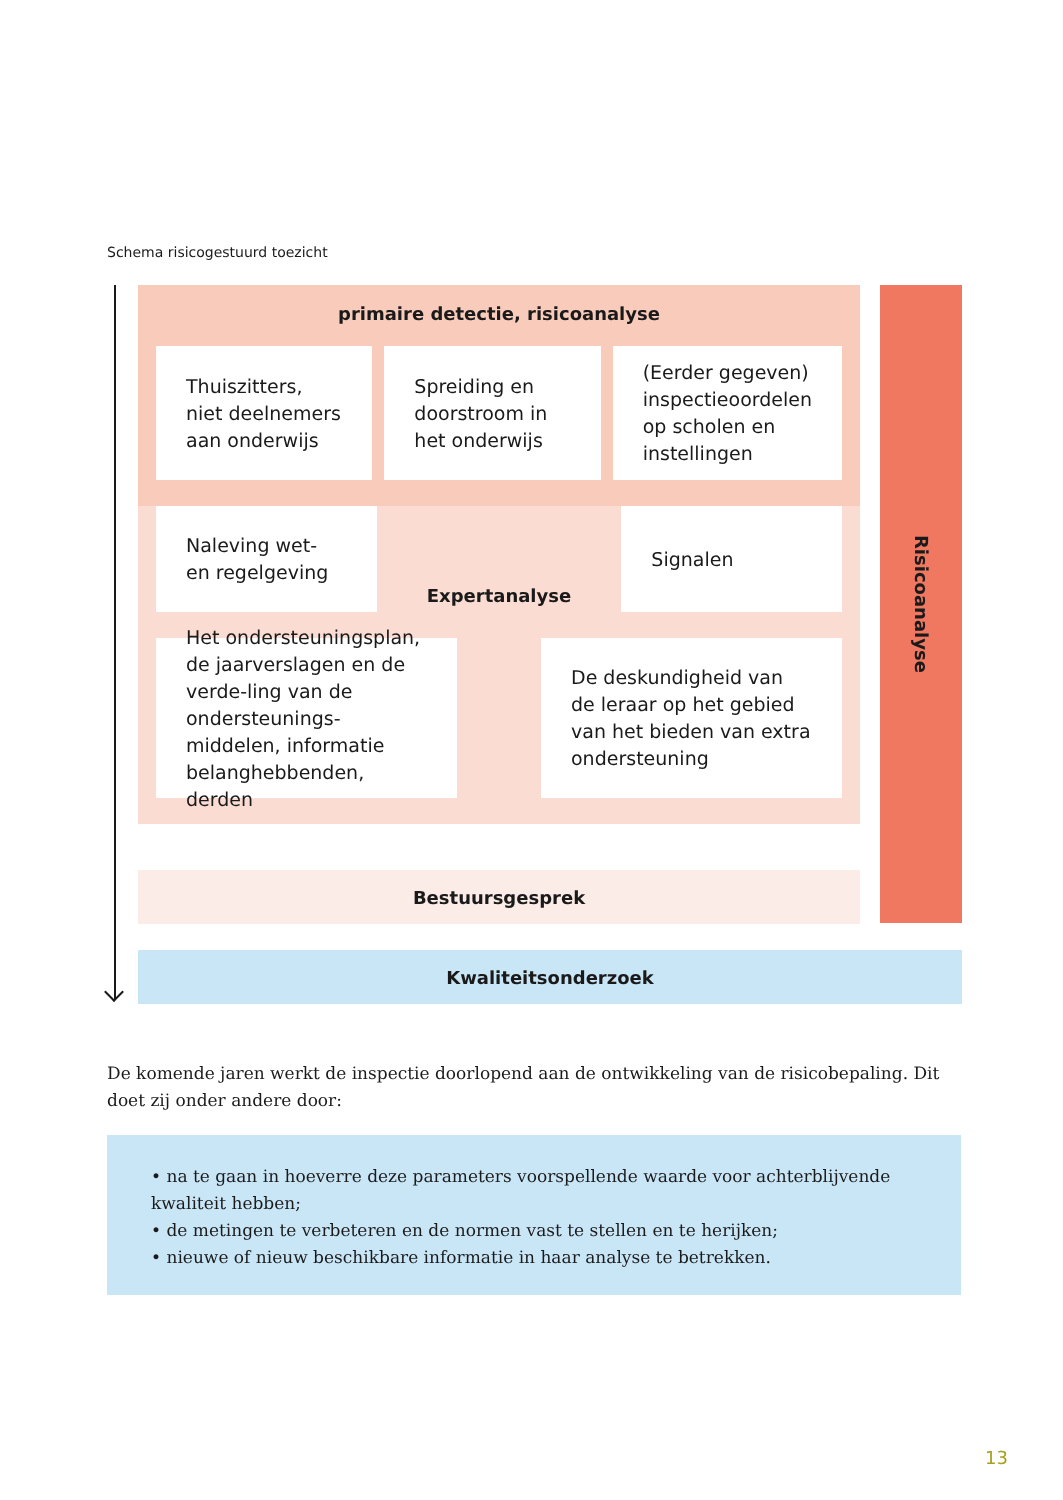Schema risicogestuurd toezicht
primaire detectie, risicoanalyse
Thuiszitters, niet deelnemers aan onderwijs
Spreiding en doorstroom in het onderwijs
(Eerder gegeven) inspectieoordelen op scholen en instellingen
Naleving wet- en regelgeving
Expertanalyse
Signalen
Het ondersteuningsplan, de jaarverslagen en de verde-ling van de ondersteunings-middelen, informatie belanghebbenden, derden
De deskundigheid van de leraar op het gebied van het bieden van extra ondersteuning
Risicoanalyse
Bestuursgesprek
Kwaliteitsonderzoek
De komende jaren werkt de inspectie doorlopend aan de ontwikkeling van de risicobepaling. Dit doet zij onder andere door:
• na te gaan in hoeverre deze parameters voorspellende waarde voor achterblijvende kwaliteit hebben;
• de metingen te verbeteren en de normen vast te stellen en te herijken;
• nieuwe of nieuw beschikbare informatie in haar analyse te betrekken.
13